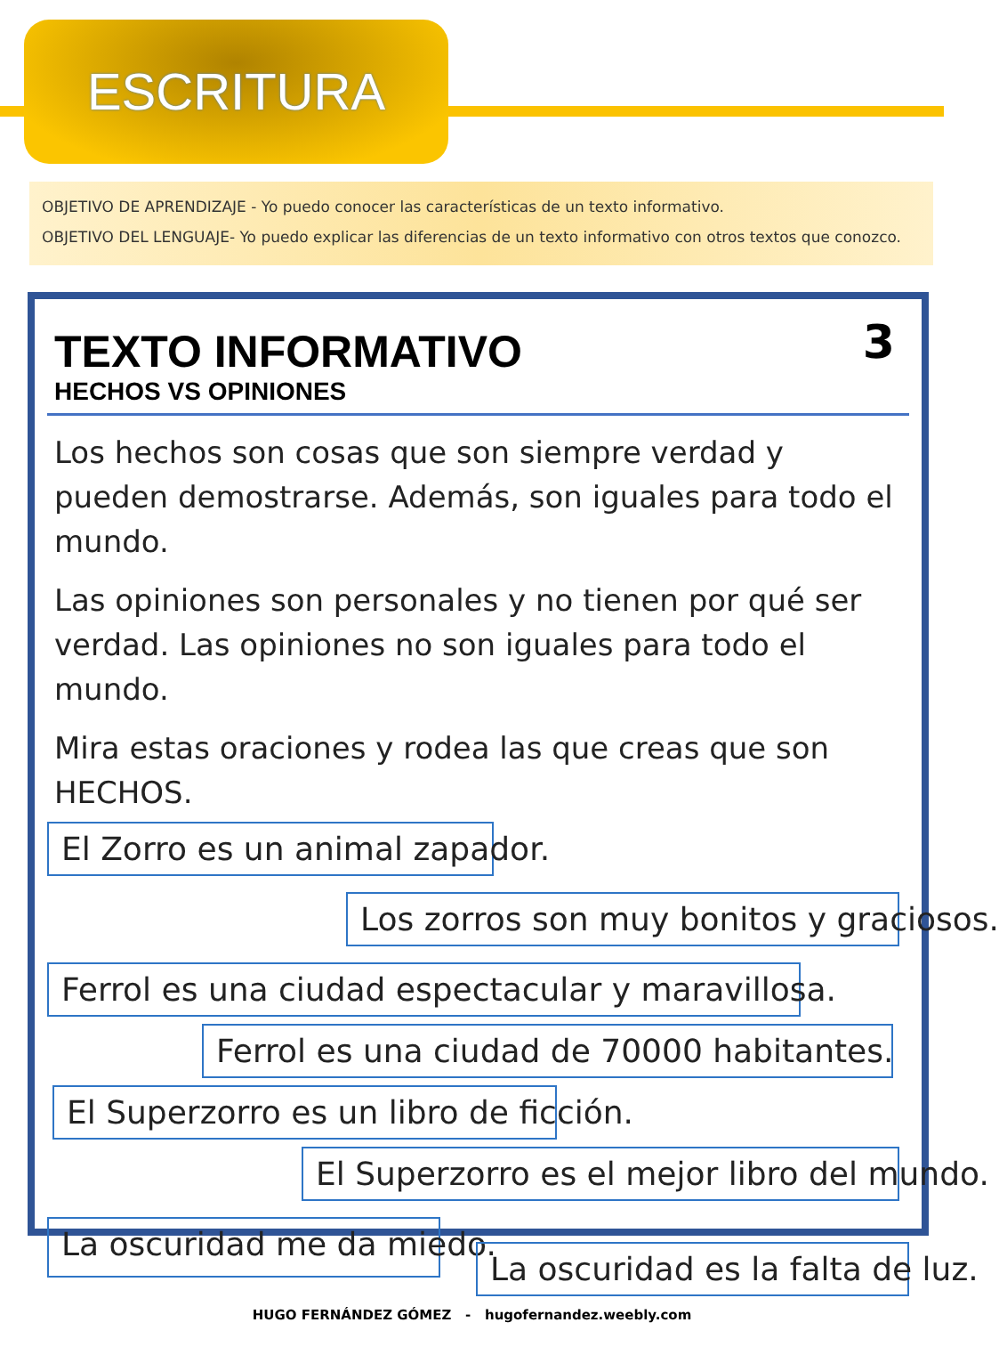ESCRITURA
OBJETIVO DE APRENDIZAJE - Yo puedo conocer las características de un texto informativo.
OBJETIVO DEL LENGUAJE- Yo puedo explicar las diferencias de un texto informativo con otros textos que conozco.
TEXTO INFORMATIVO
HECHOS VS OPINIONES
3
Los hechos son cosas que son siempre verdad y pueden demostrarse. Además, son iguales para todo el mundo.
Las opiniones son personales y no tienen por qué ser verdad. Las opiniones no son iguales para todo el mundo.
Mira estas oraciones y rodea las que creas que son HECHOS.
El Zorro es un animal zapador.
Los zorros son muy bonitos y graciosos.
Ferrol es una ciudad espectacular y maravillosa.
Ferrol es una ciudad de 70000 habitantes.
El Superzorro es un libro de ficción.
El Superzorro es el mejor libro del mundo.
La oscuridad me da miedo.
La oscuridad es la falta de luz.
HUGO FERNÁNDEZ GÓMEZ - hugofernandez.weebly.com